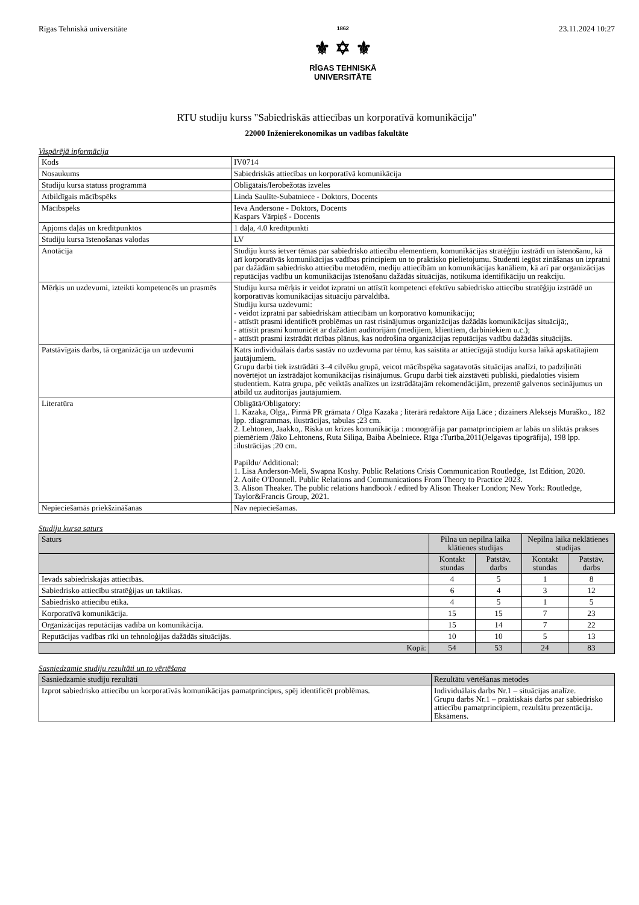Rīgas Tehniskā universitāte
1862
⚜ ✡ ⚜
RĪGAS TEHNISKĀ
UNIVERSITĀTE
23.11.2024 10:27
RTU studiju kurss "Sabiedriskās attiecības un korporatīvā komunikācija"
22000 Inženierekonomikas un vadības fakultāte
Vispārējā informācija
| Kods | IV0714 |
| Nosaukums | Sabiedriskās attiecības un korporatīvā komunikācija |
| Studiju kursa statuss programmā | Obligātais/Ierobežotās izvēles |
| Atbildīgais mācībspēks | Linda Saulīte-Subatniece - Doktors, Docents |
| Mācībspēks | Ieva Andersone - Doktors, Docents Kaspars Vārpiņš - Docents |
| Apjoms daļās un kredītpunktos | 1 daļa, 4.0 kredītpunkti |
| Studiju kursa īstenošanas valodas | LV |
| Anotācija | Studiju kurss ietver tēmas par sabiedrisko attiecību elementiem, komunikācijas stratēģiju izstrādi un īstenošanu, kā arī korporatīvās komunikācijas vadības principiem un to praktisko pielietojumu. Studenti iegūst zināšanas un izpratni par dažādām sabiedrisko attiecību metodēm, mediju attiecībām un komunikācijas kanāliem, kā arī par organizācijas reputācijas vadību un komunikācijas īstenošanu dažādās situācijās, notikuma identifikāciju un reakciju. |
| Mērķis un uzdevumi, izteikti kompetencēs un prasmēs | Studiju kursa mērķis ir veidot izpratni un attīstīt kompetenci efektīvu sabiedrisko attiecību stratēģiju izstrādē un korporatīvās komunikācijas situāciju pārvaldībā. Studiju kursa uzdevumi: - veidot izpratni par sabiedriskām attiecībām un korporatīvo komunikāciju; - attīstīt prasmi identificēt problēmas un rast risinājumus organizācijas dažādās komunikācijas situācijā;, - attīstīt prasmi komunicēt ar dažādām auditorijām (medijiem, klientiem, darbiniekiem u.c.); - attīstīt prasmi izstrādāt rīcības plānus, kas nodrošina organizācijas reputācijas vadību dažādās situācijās. |
| Patstāvīgais darbs, tā organizācija un uzdevumi | Katrs individuālais darbs sastāv no uzdevuma par tēmu, kas saistīta ar attiecīgajā studiju kursa laikā apskatītajiem jautājumiem. Grupu darbi tiek izstrādāti 3–4 cilvēku grupā, veicot mācībspēka sagatavotās situācijas analīzi, to padziļināti novērtējot un izstrādājot komunikācijas risinājumus. Grupu darbi tiek aizstāvēti publiski, piedaloties visiem studentiem. Katra grupa, pēc veiktās analīzes un izstrādātajām rekomendācijām, prezentē galvenos secinājumus un atbild uz auditorijas jautājumiem. |
| Literatūra | Obligātā/Obligatory: 1. Kazaka, Olga,. Pirmā PR grāmata / Olga Kazaka ; literārā redaktore Aija Lāce ; dizainers Aleksejs Muraško., 182 lpp. :diagrammas, ilustrācijas, tabulas ;23 cm. 2. Lehtonen, Jaakko,. Riska un krīzes komunikācija : monogrāfija par pamatprincipiem ar labās un sliktās prakses piemēriem /Jāko Lehtonens, Ruta Siliņa, Baiba Ābelniece. Rīga :Turība,2011(Jelgavas tipogrāfija), 198 lpp. :ilustrācijas ;20 cm. Papildu/ Additional: 1. Lisa Anderson-Meli, Swapna Koshy. Public Relations Crisis Communication Routledge, 1st Edition, 2020. 2. Aoife O'Donnell. Public Relations and Communications From Theory to Practice 2023. 3. Alison Theaker. The public relations handbook / edited by Alison Theaker London; New York: Routledge, Taylor&Francis Group, 2021. |
| Nepieciešamās priekšzināšanas | Nav nepieciešamas. |
Studiju kursa saturs
| Saturs | Pilna un nepilna laika klātienes studijas | | Nepilna laika neklātienes studijas | |
| --- | --- | --- | --- | --- |
| | Kontakt stundas | Patstāv. darbs | Kontakt stundas | Patstāv. darbs |
| Ievads sabiedriskajās attiecībās. | 4 | 5 | 1 | 8 |
| Sabiedrisko attiecību stratēģijas un taktikas. | 6 | 4 | 3 | 12 |
| Sabiedrisko attiecību ētika. | 4 | 5 | 1 | 5 |
| Korporatīvā komunikācija. | 15 | 15 | 7 | 23 |
| Organizācijas reputācijas vadība un komunikācija. | 15 | 14 | 7 | 22 |
| Reputācijas vadības rīki un tehnoloģijas dažādās situācijās. | 10 | 10 | 5 | 13 |
| Kopā: | 54 | 53 | 24 | 83 |
Sasniedzamie studiju rezultāti un to vērtēšana
| Sasniedzamie studiju rezultāti | Rezultātu vērtēšanas metodes |
| --- | --- |
| Izprot sabiedrisko attiecību un korporatīvās komunikācijas pamatprincipus, spēj identificēt problēmas. | Individuālais darbs Nr.1 – situācijas analīze. Grupu darbs Nr.1 – praktiskais darbs par sabiedrisko attiecību pamatprincipiem, rezultātu prezentācija. Eksāmens. |